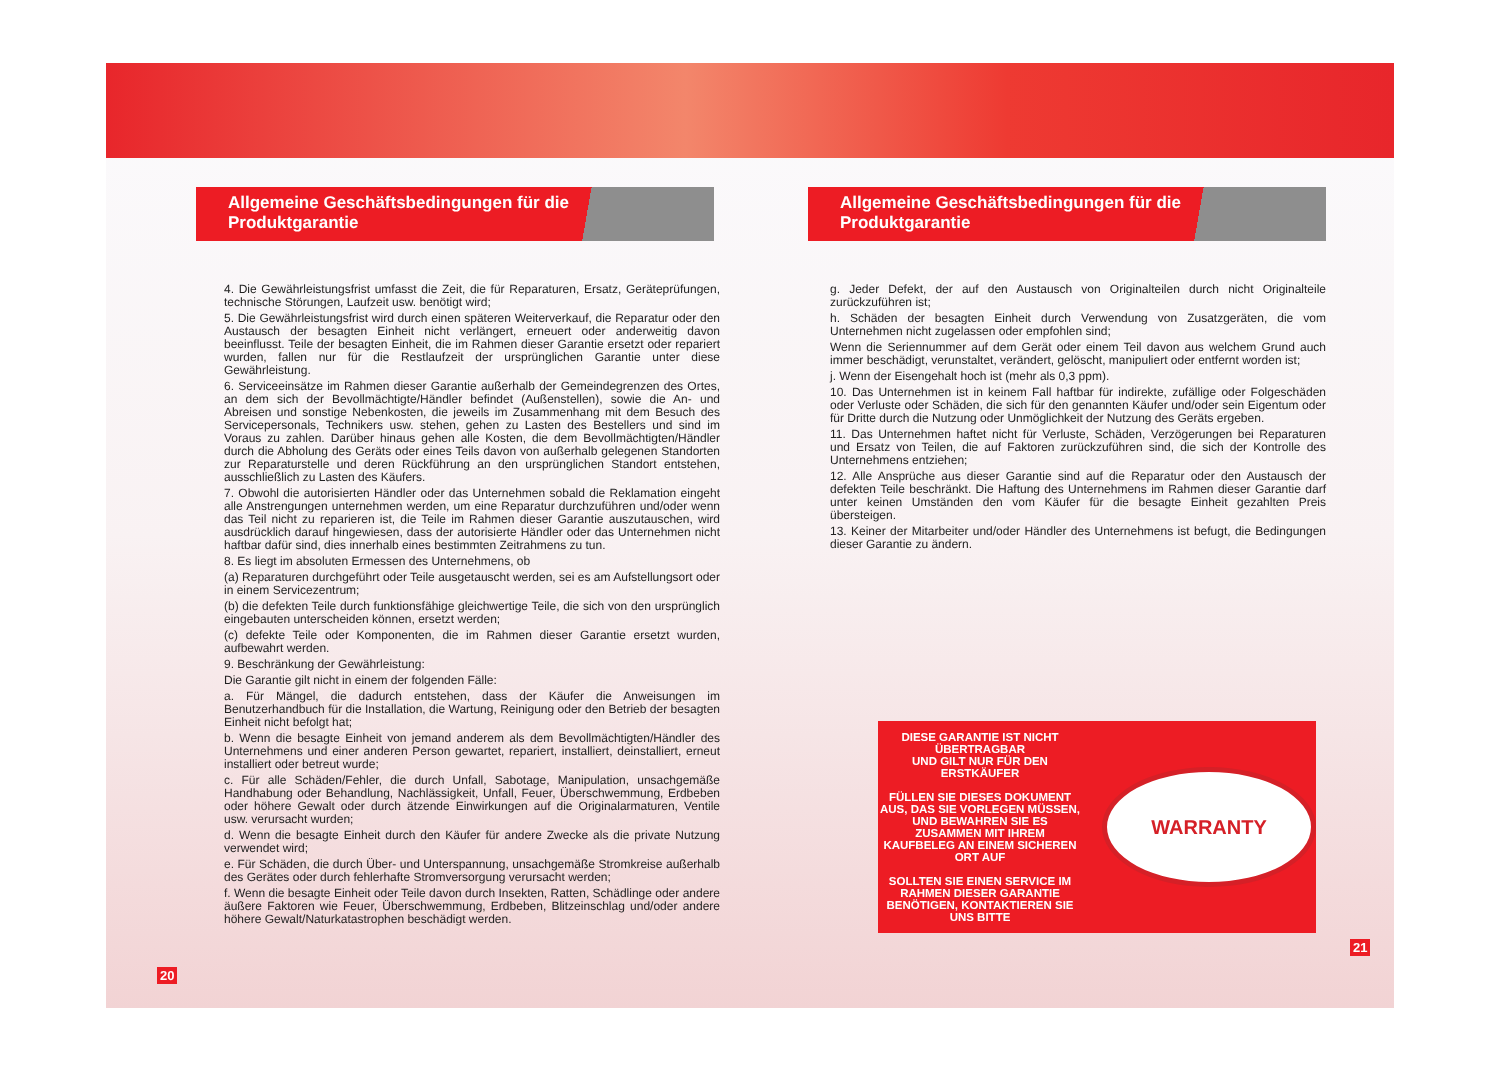Allgemeine Geschäftsbedingungen für die Produktgarantie
4. Die Gewährleistungsfrist umfasst die Zeit, die für Reparaturen, Ersatz, Geräteprüfungen, technische Störungen, Laufzeit usw. benötigt wird;
5. Die Gewährleistungsfrist wird durch einen späteren Weiterverkauf, die Reparatur oder den Austausch der besagten Einheit nicht verlängert, erneuert oder anderweitig davon beeinflusst. Teile der besagten Einheit, die im Rahmen dieser Garantie ersetzt oder repariert wurden, fallen nur für die Restlaufzeit der ursprünglichen Garantie unter diese Gewährleistung.
6. Serviceeinsätze im Rahmen dieser Garantie außerhalb der Gemeindegrenzen des Ortes, an dem sich der Bevollmächtigte/Händler befindet (Außenstellen), sowie die An- und Abreisen und sonstige Nebenkosten, die jeweils im Zusammenhang mit dem Besuch des Servicepersonals, Technikers usw. stehen, gehen zu Lasten des Bestellers und sind im Voraus zu zahlen. Darüber hinaus gehen alle Kosten, die dem Bevollmächtigten/Händler durch die Abholung des Geräts oder eines Teils davon von außerhalb gelegenen Standorten zur Reparaturstelle und deren Rückführung an den ursprünglichen Standort entstehen, ausschließlich zu Lasten des Käufers.
7. Obwohl die autorisierten Händler oder das Unternehmen sobald die Reklamation eingeht alle Anstrengungen unternehmen werden, um eine Reparatur durchzuführen und/oder wenn das Teil nicht zu reparieren ist, die Teile im Rahmen dieser Garantie auszutauschen, wird ausdrücklich darauf hingewiesen, dass der autorisierte Händler oder das Unternehmen nicht haftbar dafür sind, dies innerhalb eines bestimmten Zeitrahmens zu tun.
8. Es liegt im absoluten Ermessen des Unternehmens, ob
(a) Reparaturen durchgeführt oder Teile ausgetauscht werden, sei es am Aufstellungsort oder in einem Servicezentrum;
(b) die defekten Teile durch funktionsfähige gleichwertige Teile, die sich von den ursprünglich eingebauten unterscheiden können, ersetzt werden;
(c) defekte Teile oder Komponenten, die im Rahmen dieser Garantie ersetzt wurden, aufbewahrt werden.
9. Beschränkung der Gewährleistung:
Die Garantie gilt nicht in einem der folgenden Fälle:
a. Für Mängel, die dadurch entstehen, dass der Käufer die Anweisungen im Benutzerhandbuch für die Installation, die Wartung, Reinigung oder den Betrieb der besagten Einheit nicht befolgt hat;
b. Wenn die besagte Einheit von jemand anderem als dem Bevollmächtigten/Händler des Unternehmens und einer anderen Person gewartet, repariert, installiert, deinstalliert, erneut installiert oder betreut wurde;
c. Für alle Schäden/Fehler, die durch Unfall, Sabotage, Manipulation, unsachgemäße Handhabung oder Behandlung, Nachlässigkeit, Unfall, Feuer, Überschwemmung, Erdbeben oder höhere Gewalt oder durch ätzende Einwirkungen auf die Originalarmaturen, Ventile usw. verursacht wurden;
d. Wenn die besagte Einheit durch den Käufer für andere Zwecke als die private Nutzung verwendet wird;
e. Für Schäden, die durch Über- und Unterspannung, unsachgemäße Stromkreise außerhalb des Gerätes oder durch fehlerhafte Stromversorgung verursacht werden;
f. Wenn die besagte Einheit oder Teile davon durch Insekten, Ratten, Schädlinge oder andere äußere Faktoren wie Feuer, Überschwemmung, Erdbeben, Blitzeinschlag und/oder andere höhere Gewalt/Naturkatastrophen beschädigt werden.
20
Allgemeine Geschäftsbedingungen für die Produktgarantie
g. Jeder Defekt, der auf den Austausch von Originalteilen durch nicht Originalteile zurückzuführen ist;
h. Schäden der besagten Einheit durch Verwendung von Zusatzgeräten, die vom Unternehmen nicht zugelassen oder empfohlen sind;
Wenn die Seriennummer auf dem Gerät oder einem Teil davon aus welchem Grund auch immer beschädigt, verunstaltet, verändert, gelöscht, manipuliert oder entfernt worden ist;
j. Wenn der Eisengehalt hoch ist (mehr als 0,3 ppm).
10. Das Unternehmen ist in keinem Fall haftbar für indirekte, zufällige oder Folgeschäden oder Verluste oder Schäden, die sich für den genannten Käufer und/oder sein Eigentum oder für Dritte durch die Nutzung oder Unmöglichkeit der Nutzung des Geräts ergeben.
11. Das Unternehmen haftet nicht für Verluste, Schäden, Verzögerungen bei Reparaturen und Ersatz von Teilen, die auf Faktoren zurückzuführen sind, die sich der Kontrolle des Unternehmens entziehen;
12. Alle Ansprüche aus dieser Garantie sind auf die Reparatur oder den Austausch der defekten Teile beschränkt. Die Haftung des Unternehmens im Rahmen dieser Garantie darf unter keinen Umständen den vom Käufer für die besagte Einheit gezahlten Preis übersteigen.
13. Keiner der Mitarbeiter und/oder Händler des Unternehmens ist befugt, die Bedingungen dieser Garantie zu ändern.
DIESE GARANTIE IST NICHT ÜBERTRAGBAR
UND GILT NUR FÜR DEN ERSTKÄUFER
FÜLLEN SIE DIESES DOKUMENT AUS, DAS SIE VORLEGEN MÜSSEN, UND BEWAHREN SIE ES ZUSAMMEN MIT IHREM KAUFBELEG AN EINEM SICHEREN ORT AUF
SOLLTEN SIE EINEN SERVICE IM RAHMEN DIESER GARANTIE BENÖTIGEN, KONTAKTIEREN SIE UNS BITTE
WARRANTY
21